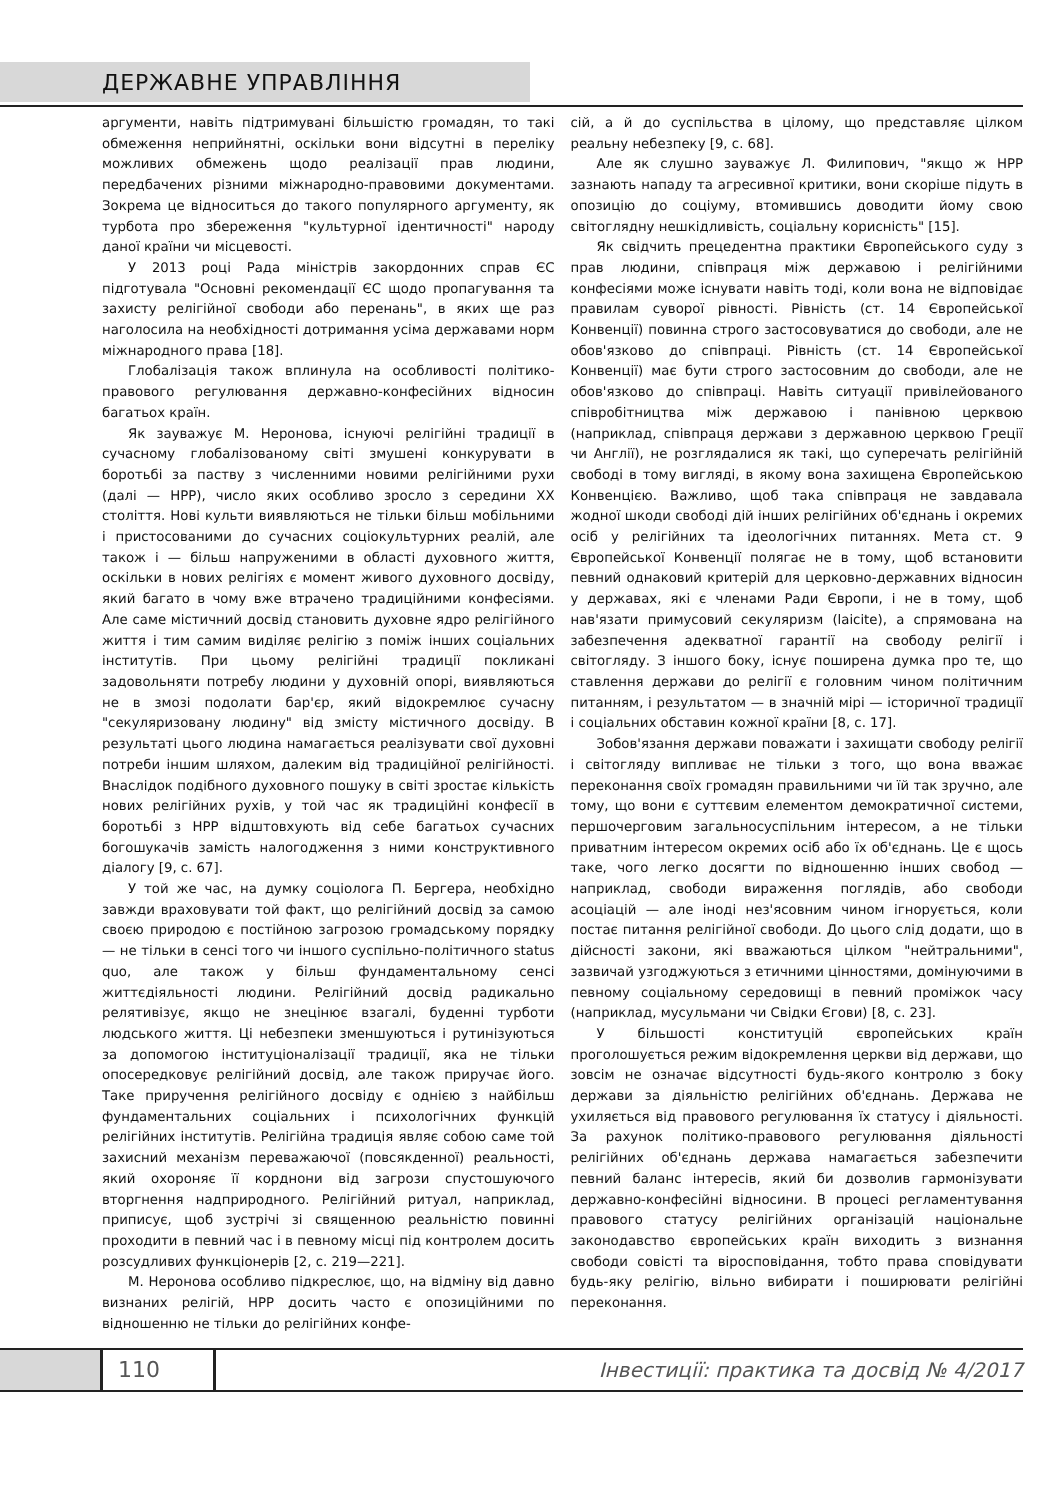ДЕРЖАВНЕ УПРАВЛІННЯ
аргументи, навіть підтримувані більшістю громадян, то такі обмеження неприйнятні, оскільки вони відсутні в переліку можливих обмежень щодо реалізації прав людини, передбачених різними міжнародно-правовими документами. Зокрема це відноситься до такого популярного аргументу, як турбота про збереження "культурної ідентичності" народу даної країни чи місцевості.
У 2013 році Рада міністрів закордонних справ ЄС підготувала "Основні рекомендації ЄС щодо пропагування та захисту релігійної свободи або перенань", в яких ще раз наголосила на необхідності дотримання усіма державами норм міжнародного права [18].
Глобалізація також вплинула на особливості політико-правового регулювання державно-конфесійних відносин багатьох країн.
Як зауважує М. Неронова, існуючі релігійні традиції в сучасному глобалізованому світі змушені конкурувати в боротьбі за паству з численними новими релігійними рухи (далі — НРР), число яких особливо зросло з середини ХХ століття. Нові культи виявляються не тільки більш мобільними і пристосованими до сучасних соціокультурних реалій, але також і — більш напруженими в області духовного життя, оскільки в нових релігіях є момент живого духовного досвіду, який багато в чому вже втрачено традиційними конфесіями. Але саме містичний досвід становить духовне ядро релігійного життя і тим самим виділяє релігію з поміж інших соціальних інститутів. При цьому релігійні традиції покликані задовольняти потребу людини у духовній опорі, виявляються не в змозі подолати бар'єр, який відокремлює сучасну "секуляризовану людину" від змісту містичного досвіду. В результаті цього людина намагається реалізувати свої духовні потреби іншим шляхом, далеким від традиційної релігійності. Внаслідок подібного духовного пошуку в світі зростає кількість нових релігійних рухів, у той час як традиційні конфесії в боротьбі з НРР відштовхують від себе багатьох сучасних богошукачів замість налогодження з ними конструктивного діалогу [9, с. 67].
У той же час, на думку соціолога П. Бергера, необхідно завжди враховувати той факт, що релігійний досвід за самою своєю природою є постійною загрозою громадському порядку — не тільки в сенсі того чи іншого суспільно-політичного status quo, але також у більш фундаментальному сенсі життєдіяльності людини. Релігійний досвід радикально релятивізує, якщо не знецінює взагалі, буденні турботи людського життя. Ці небезпеки зменшуються і рутинізуються за допомогою інституціоналізації традиції, яка не тільки опосередковує релігійний досвід, але також приручає його. Таке приручення релігійного досвіду є однією з найбільш фундаментальних соціальних і психологічних функцій релігійних інститутів. Релігійна традиція являє собою саме той захисний механізм переважаючої (повсякденної) реальності, який охороняє її корднони від загрози спустошуючого вторгнення надприродного. Релігійний ритуал, наприклад, приписує, щоб зустрічі зі священною реальністю повинні проходити в певний час і в певному місці під контролем досить розсудливих функціонерів [2, с. 219—221].
М. Неронова особливо підкреслює, що, на відміну від давно визнаних релігій, НРР досить часто є опозиційними по відношенню не тільки до релігійних конфе-
сій, а й до суспільства в цілому, що представляє цілком реальну небезпеку [9, с. 68].
Але як слушно зауважує Л. Филипович, "якщо ж НРР зазнають нападу та агресивної критики, вони скоріше підуть в опозицію до соціуму, втомившись доводити йому свою світоглядну нешкідливість, соціальну корисність" [15].
Як свідчить прецедентна практики Європейського суду з прав людини, співпраця між державою і релігійними конфесіями може існувати навіть тоді, коли вона не відповідає правилам суворої рівності. Рівність (ст. 14 Європейської Конвенції) повинна строго застосовуватися до свободи, але не обов'язково до співпраці. Рівність (ст. 14 Європейської Конвенції) має бути строго застосовним до свободи, але не обов'язково до співпраці. Навіть ситуації привілейованого співробітництва між державою і панівною церквою (наприклад, співпраця держави з державною церквою Греції чи Англії), не розглядалися як такі, що суперечать релігійній свободі в тому вигляді, в якому вона захищена Європейською Конвенцією. Важливо, щоб така співпраця не завдавала жодної шкоди свободі дій інших релігійних об'єднань і окремих осіб у релігійних та ідеологічних питаннях. Мета ст. 9 Європейської Конвенції полягає не в тому, щоб встановити певний однаковий критерій для церковно-державних відносин у державах, які є членами Ради Європи, і не в тому, щоб нав'язати примусовий секуляризм (laicite), а спрямована на забезпечення адекватної гарантії на свободу релігії і світогляду. З іншого боку, існує поширена думка про те, що ставлення держави до релігії є головним чином політичним питанням, і результатом — в значній мірі — історичної традиції і соціальних обставин кожної країни [8, с. 17].
Зобов'язання держави поважати і захищати свободу релігії і світогляду випливає не тільки з того, що вона вважає переконання своїх громадян правильними чи їй так зручно, але тому, що вони є суттєвим елементом демократичної системи, першочерговим загальносуспільним інтересом, а не тільки приватним інтересом окремих осіб або їх об'єднань. Це є щось таке, чого легко досягти по відношенню інших свобод — наприклад, свободи вираження поглядів, або свободи асоціацій — але іноді нез'ясовним чином ігнорується, коли постає питання релігійної свободи. До цього слід додати, що в дійсності закони, які вважаються цілком "нейтральними", зазвичай узгоджуються з етичними цінностями, домінуючими в певному соціальному середовищі в певний проміжок часу (наприклад, мусульмани чи Свідки Єгови) [8, с. 23].
У більшості конституцій європейських країн проголошується режим відокремлення церкви від держави, що зовсім не означає відсутності будь-якого контролю з боку держави за діяльністю релігійних об'єднань. Держава не ухиляється від правового регулювання їх статусу і діяльності. За рахунок політико-правового регулювання діяльності релігійних об'єднань держава намагається забезпечити певний баланс інтересів, який би дозволив гармонізувати державно-конфесійні відносини. В процесі регламентування правового статусу релігійних організацій національне законодавство європейських країн виходить з визнання свободи совісті та віросповідання, тобто права сповідувати будь-яку релігію, вільно вибирати і поширювати релігійні переконання.
110
Інвестиції: практика та досвід № 4/2017